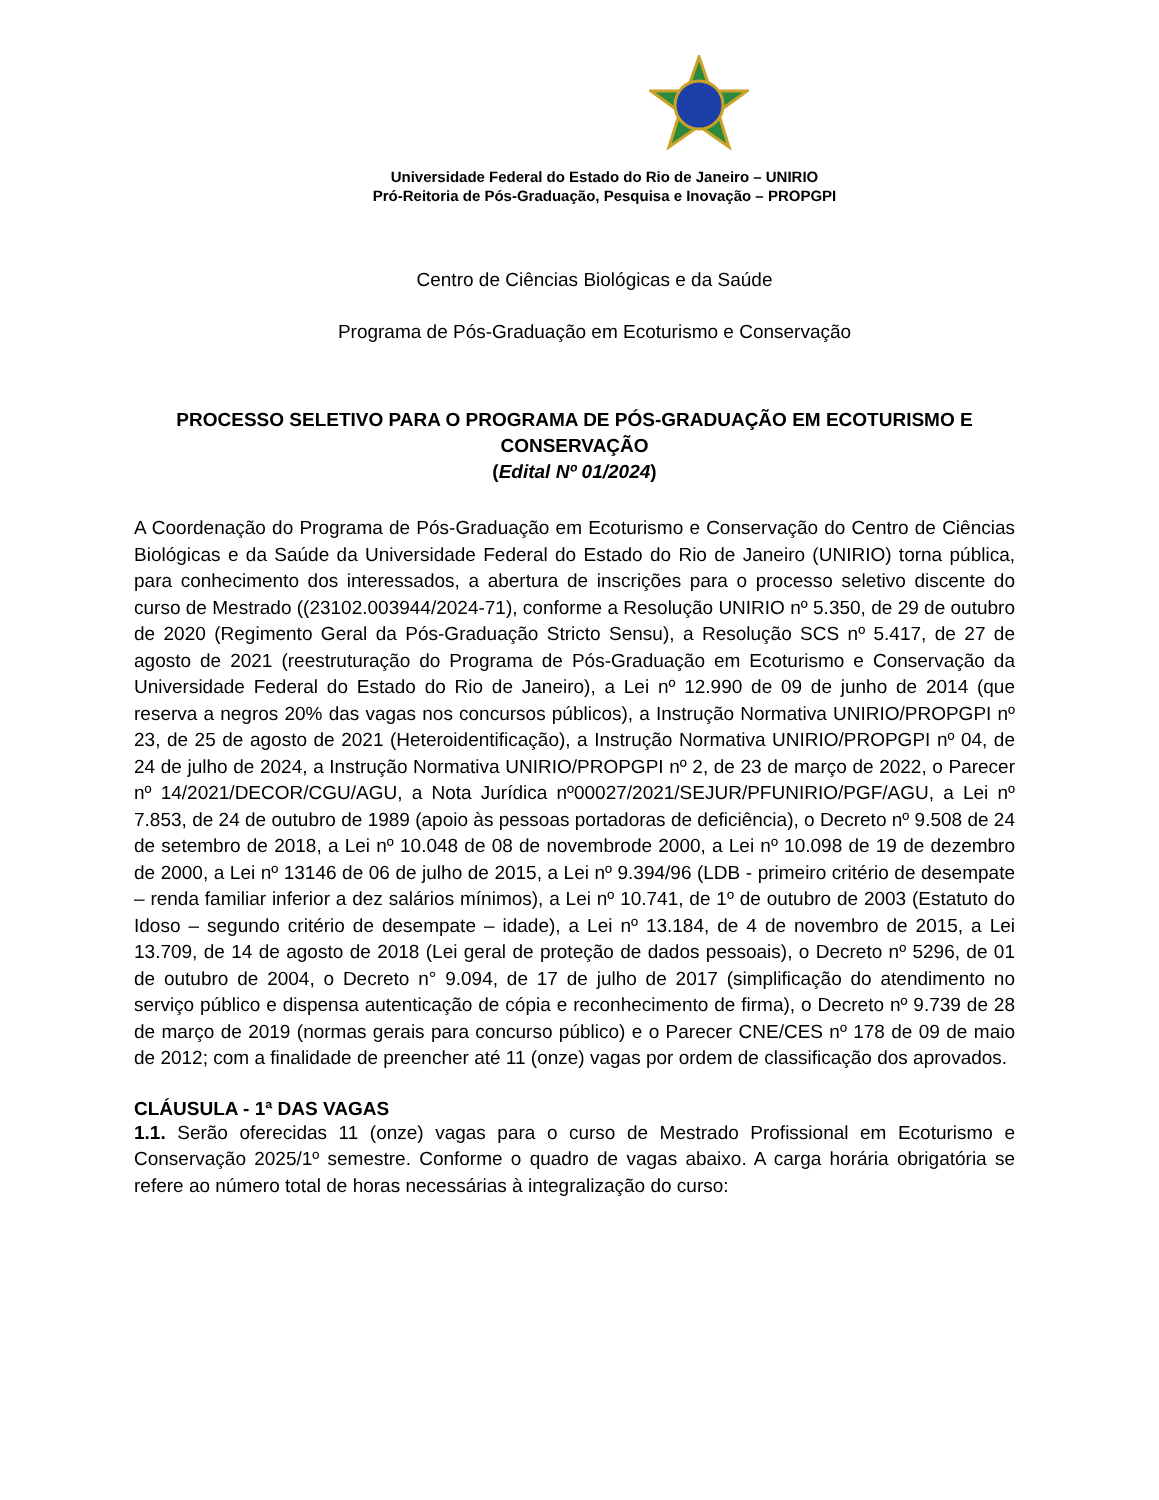Universidade Federal do Estado do Rio de Janeiro – UNIRIO
Pró-Reitoria de Pós-Graduação, Pesquisa e Inovação – PROPGPI
Centro de Ciências Biológicas e da Saúde
Programa de Pós-Graduação em Ecoturismo e Conservação
PROCESSO SELETIVO PARA O PROGRAMA DE PÓS-GRADUAÇÃO EM ECOTURISMO E CONSERVAÇÃO
(Edital Nº 01/2024)
A Coordenação do Programa de Pós-Graduação em Ecoturismo e Conservação do Centro de Ciências Biológicas e da Saúde da Universidade Federal do Estado do Rio de Janeiro (UNIRIO) torna pública, para conhecimento dos interessados, a abertura de inscrições para o processo seletivo discente do curso de Mestrado ((23102.003944/2024-71), conforme a Resolução UNIRIO nº 5.350, de 29 de outubro de 2020 (Regimento Geral da Pós-Graduação Stricto Sensu), a Resolução SCS nº 5.417, de 27 de agosto de 2021 (reestruturação do Programa de Pós-Graduação em Ecoturismo e Conservação da Universidade Federal do Estado do Rio de Janeiro), a Lei nº 12.990 de 09 de junho de 2014 (que reserva a negros 20% das vagas nos concursos públicos), a Instrução Normativa UNIRIO/PROPGPI nº 23, de 25 de agosto de 2021 (Heteroidentificação), a Instrução Normativa UNIRIO/PROPGPI nº 04, de 24 de julho de 2024, a Instrução Normativa UNIRIO/PROPGPI nº 2, de 23 de março de 2022, o Parecer nº 14/2021/DECOR/CGU/AGU, a Nota Jurídica nº00027/2021/SEJUR/PFUNIRIO/PGF/AGU, a Lei nº 7.853, de 24 de outubro de 1989 (apoio às pessoas portadoras de deficiência), o Decreto nº 9.508 de 24 de setembro de 2018, a Lei nº 10.048 de 08 de novembrode 2000, a Lei nº 10.098 de 19 de dezembro de 2000, a Lei nº 13146 de 06 de julho de 2015, a Lei nº 9.394/96 (LDB - primeiro critério de desempate – renda familiar inferior a dez salários mínimos), a Lei nº 10.741, de 1º de outubro de 2003 (Estatuto do Idoso – segundo critério de desempate – idade), a Lei nº 13.184, de 4 de novembro de 2015, a Lei 13.709, de 14 de agosto de 2018 (Lei geral de proteção de dados pessoais), o Decreto nº 5296, de 01 de outubro de 2004, o Decreto n° 9.094, de 17 de julho de 2017 (simplificação do atendimento no serviço público e dispensa autenticação de cópia e reconhecimento de firma), o Decreto nº 9.739 de 28 de março de 2019 (normas gerais para concurso público) e o Parecer CNE/CES nº 178 de 09 de maio de 2012; com a finalidade de preencher até 11 (onze) vagas por ordem de classificação dos aprovados.
CLÁUSULA - 1ª DAS VAGAS
1.1. Serão oferecidas 11 (onze) vagas para o curso de Mestrado Profissional em Ecoturismo e Conservação 2025/1º semestre. Conforme o quadro de vagas abaixo. A carga horária obrigatória se refere ao número total de horas necessárias à integralização do curso: